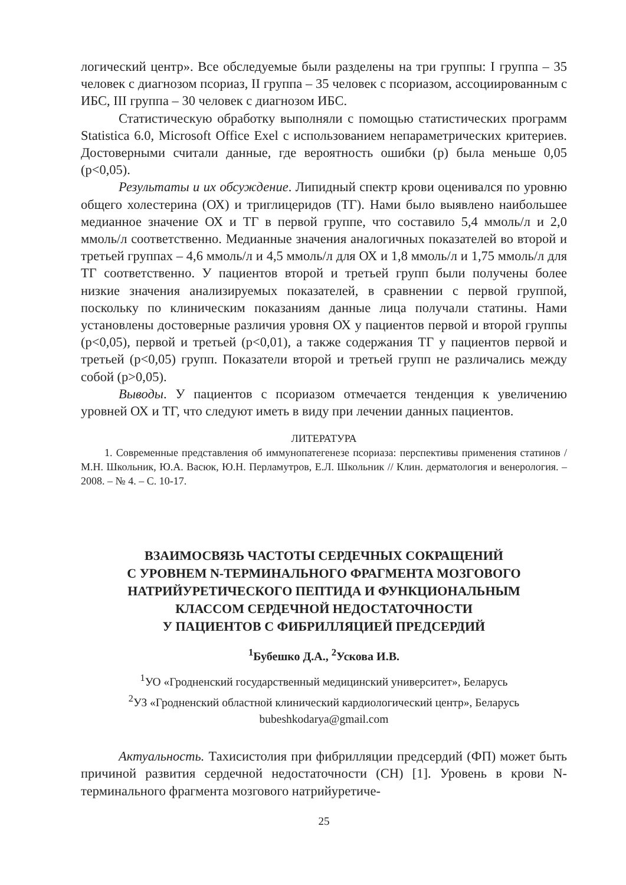логический центр». Все обследуемые были разделены на три группы: I группа – 35 человек с диагнозом псориаз, II группа – 35 человек с псориазом, ассоциированным с ИБС, III группа – 30 человек с диагнозом ИБС.
Статистическую обработку выполняли с помощью статистических программ Statistica 6.0, Microsoft Office Exel с использованием непараметрических критериев. Достоверными считали данные, где вероятность ошибки (p) была меньше 0,05 (p<0,05).
Результаты и их обсуждение. Липидный спектр крови оценивался по уровню общего холестерина (ОХ) и триглицеридов (ТГ). Нами было выявлено наибольшее медианное значение ОХ и ТГ в первой группе, что составило 5,4 ммоль/л и 2,0 ммоль/л соответственно. Медианные значения аналогичных показателей во второй и третьей группах – 4,6 ммоль/л и 4,5 ммоль/л для ОХ и 1,8 ммоль/л и 1,75 ммоль/л для ТГ соответственно. У пациентов второй и третьей групп были получены более низкие значения анализируемых показателей, в сравнении с первой группой, поскольку по клиническим показаниям данные лица получали статины. Нами установлены достоверные различия уровня ОХ у пациентов первой и второй группы (p<0,05), первой и третьей (p<0,01), а также содержания ТГ у пациентов первой и третьей (p<0,05) групп. Показатели второй и третьей групп не различались между собой (p>0,05).
Выводы. У пациентов с псориазом отмечается тенденция к увеличению уровней ОХ и ТГ, что следуют иметь в виду при лечении данных пациентов.
ЛИТЕРАТУРА
1. Современные представления об иммунопатегенезе псориаза: перспективы применения статинов / М.Н. Школьник, Ю.А. Васюк, Ю.Н. Перламутров, Е.Л. Школьник // Клин. дерматология и венерология. – 2008. – № 4. – С. 10-17.
ВЗАИМОСВЯЗЬ ЧАСТОТЫ СЕРДЕЧНЫХ СОКРАЩЕНИЙ
С УРОВНЕМ N-ТЕРМИНАЛЬНОГО ФРАГМЕНТА МОЗГОВОГО
НАТРИЙУРЕТИЧЕСКОГО ПЕПТИДА И ФУНКЦИОНАЛЬНЫМ
КЛАССОМ СЕРДЕЧНОЙ НЕДОСТАТОЧНОСТИ
У ПАЦИЕНТОВ С ФИБРИЛЛЯЦИЕЙ ПРЕДСЕРДИЙ
<sup>1</sup> Бубешко Д.А., <sup>2</sup>Ускова И.В.
<sup>1</sup> УО «Гродненский государственный медицинский университет», Беларусь
<sup>2</sup> УЗ «Гродненский областной клинический кардиологический центр», Беларусь
bubeshkodarya@gmail.com
Актуальность. Тахисистолия при фибрилляции предсердий (ФП) может быть причиной развития сердечной недостаточности (СН) [1]. Уровень в крови N-терминального фрагмента мозгового натрийуретиче-
25